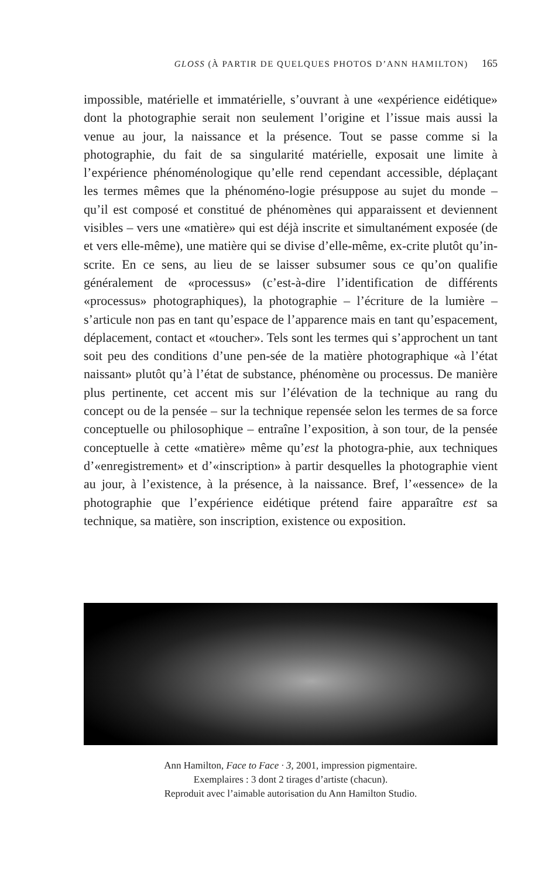GLOSS (À PARTIR DE QUELQUES PHOTOS D’ANN HAMILTON) 165
impossible, matérielle et immatérielle, s’ouvrant à une «expérience eidétique» dont la photographie serait non seulement l’origine et l’issue mais aussi la venue au jour, la naissance et la présence. Tout se passe comme si la photographie, du fait de sa singularité matérielle, exposait une limite à l’expérience phénoménologique qu’elle rend cependant accessible, déplaçant les termes mêmes que la phénoméno-logie présuppose au sujet du monde – qu’il est composé et constitué de phénomènes qui apparaissent et deviennent visibles – vers une «matière» qui est déjà inscrite et simultanément exposée (de et vers elle-même), une matière qui se divise d’elle-même, ex-crite plutôt qu’in-scrite. En ce sens, au lieu de se laisser subsumer sous ce qu’on qualifie généralement de «processus» (c’est-à-dire l’identification de différents «processus» photographiques), la photographie – l’écriture de la lumière – s’articule non pas en tant qu’espace de l’apparence mais en tant qu’espacement, déplacement, contact et «toucher». Tels sont les termes qui s’approchent un tant soit peu des conditions d’une pen-sée de la matière photographique «à l’état naissant» plutôt qu’à l’état de substance, phénomène ou processus. De manière plus pertinente, cet accent mis sur l’élévation de la technique au rang du concept ou de la pensée – sur la technique repensée selon les termes de sa force conceptuelle ou philosophique – entraîne l’exposition, à son tour, de la pensée conceptuelle à cette «matière» même qu’est la photogra-phie, aux techniques d’«enregistrement» et d’«inscription» à partir desquelles la photographie vient au jour, à l’existence, à la présence, à la naissance. Bref, l’«essence» de la photographie que l’expérience eidétique prétend faire apparaître est sa technique, sa matière, son inscription, existence ou exposition.
Ann Hamilton, Face to Face · 3, 2001, impression pigmentaire.
Exemplaires : 3 dont 2 tirages d’artiste (chacun).
Reproduit avec l’aimable autorisation du Ann Hamilton Studio.